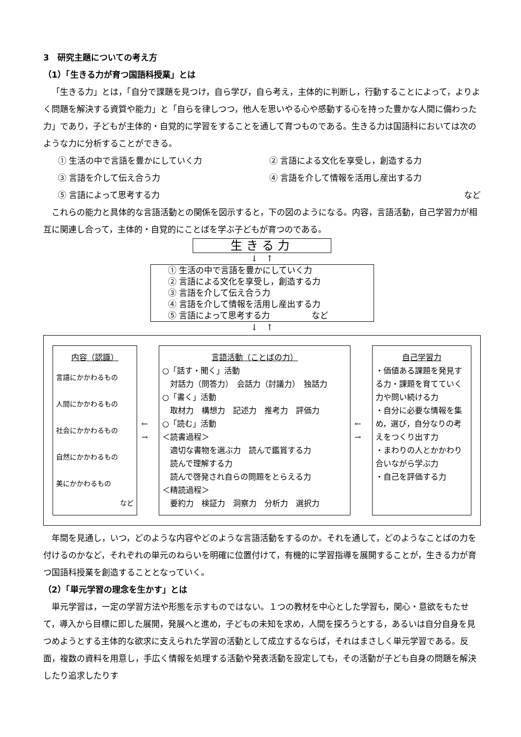3　研究主題についての考え方
（1）「生きる力が育つ国語科授業」とは
「生きる力」とは，「自分で課題を見つけ，自ら学び，自ら考え，主体的に判断し，行動することによって，よりよく問題を解決する資質や能力」と「自らを律しつつ，他人を思いやる心や感動する心を持った豊かな人間に備わった力」であり，子どもが主体的・自覚的に学習をすることを通して育つものである。生きる力は国語科においては次のような力に分析することができる。
① 生活の中で言語を豊かにしていく力 ② 言語による文化を享受し，創造する力
③ 言語を介して伝え合う力 ④ 言語を介して情報を活用し産出する力
⑤ 言語によって思考する力 など
これらの能力と具体的な言語活動との関係を図示すると，下の図のようになる。内容，言語活動，自己学習力が相互に関連し合って，主体的・自覚的にことばを学ぶ子どもが育つのである。
生きる力
↓　↑
① 生活の中で言語を豊かにしていく力
② 言語による文化を享受し，創造する力
③ 言語を介して伝え合う力
④ 言語を介して情報を活用し産出する力
⑤ 言語によって思考する力　　　　　など
↓　↑
内容（認識）
言語にかかわるもの
人間にかかわるもの
社会にかかわるもの
自然にかかわるもの
美にかかわるもの
など
←
→
言語活動（ことばの力）
○「話す・聞く」活動
　対話力（問答力）　会話力（討議力）　独話力
○「書く」活動
　取材力　構想力　記述力　推考力　評価力
○「読む」活動
＜読書過程＞
　適切な書物を選ぶ力　読んで鑑賞する力
　読んで理解する力
　読んで啓発され自らの問題をとらえる力
＜精読過程＞
　要約力　検証力　洞察力　分析力　選択力
←
→
自己学習力
・価値ある課題を発見する力・課題を育てていく力や問い続ける力
・自分に必要な情報を集め，選び，自分なりの考えをつくり出す力
・まわりの人とかかわり合いながら学ぶ力
・自己を評価する力
年間を見通し，いつ，どのような内容やどのような言語活動をするのか。それを通して，どのようなことばの力を付けるのかなど，それぞれの単元のねらいを明確に位置付けて，有機的に学習指導を展開することが，生きる力が育つ国語科授業を創造することとなっていく。
（2）「単元学習の理念を生かす」とは
単元学習は，一定の学習方法や形態を示すものではない。１つの教材を中心とした学習も，関心・意欲をもたせて，導入から目標に即した展開，発展へと進め，子どもの未知を求め，人間を探ろうとする，あるいは自分自身を見つめようとする主体的な欲求に支えられた学習の活動として成立するならば，それはまさしく単元学習である。反面，複数の資料を用意し，手広く情報を処理する活動や発表活動を設定しても，その活動が子ども自身の問題を解決したり追求したりす